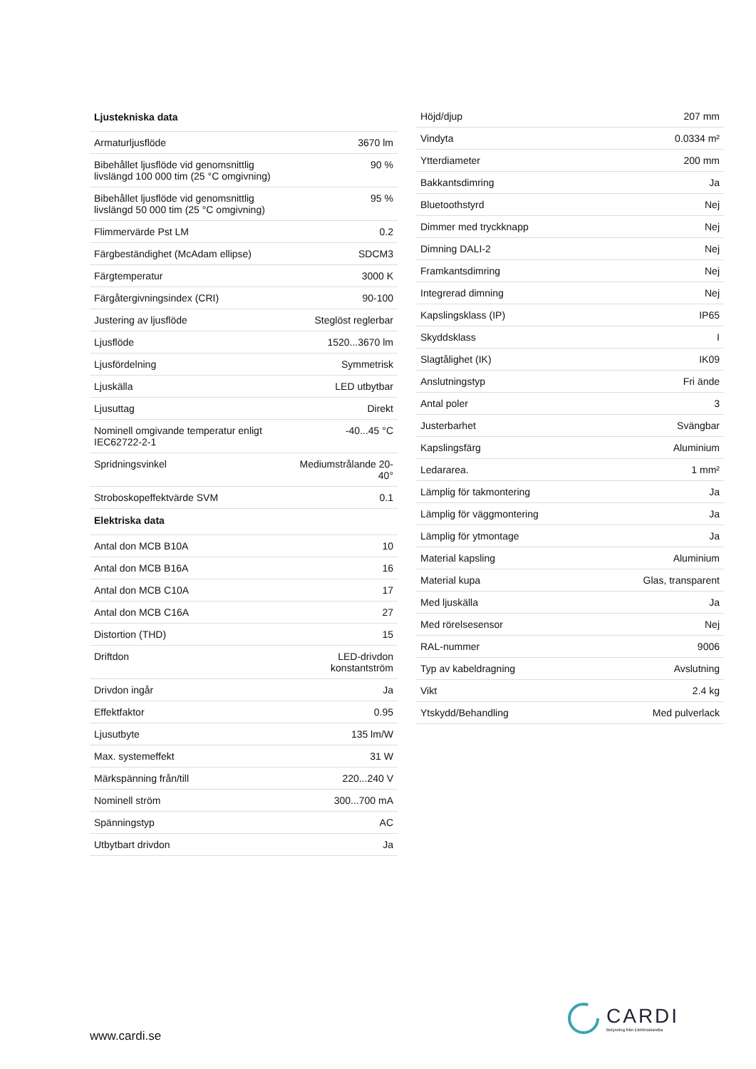| Ljustekniska data | |
| --- | --- |
| Armaturljusflöde | 3670 lm |
| Bibehållet ljusflöde vid genomsnittlig livslängd 100 000 tim (25 °C omgivning) | 90 % |
| Bibehållet ljusflöde vid genomsnittlig livslängd 50 000 tim (25 °C omgivning) | 95 % |
| Flimmervärde Pst LM | 0.2 |
| Färgbeständighet (McAdam ellipse) | SDCM3 |
| Färgtemperatur | 3000 K |
| Färgåtergivningsindex (CRI) | 90-100 |
| Justering av ljusflöde | Steglöst reglerbar |
| Ljusflöde | 1520...3670 lm |
| Ljusfördelning | Symmetrisk |
| Ljuskälla | LED utbytbar |
| Ljusuttag | Direkt |
| Nominell omgivande temperatur enligt IEC62722-2-1 | -40...45 °C |
| Spridningsvinkel | Mediumstrålande 20-40° |
| Stroboskopeffektvärde SVM | 0.1 |
| Elektriska data | |
| Antal don MCB B10A | 10 |
| Antal don MCB B16A | 16 |
| Antal don MCB C10A | 17 |
| Antal don MCB C16A | 27 |
| Distortion (THD) | 15 |
| Driftdon | LED-drivdon konstantström |
| Drivdon ingår | Ja |
| Effektfaktor | 0.95 |
| Ljusutbyte | 135 lm/W |
| Max. systemeffekt | 31 W |
| Märkspänning från/till | 220...240 V |
| Nominell ström | 300...700 mA |
| Spänningstyp | AC |
| Utbytbart drivdon | Ja |
| Höjd/djup | 207 mm |
| Vindyta | 0.0334 m² |
| Ytterdiameter | 200 mm |
| Bakkantsdimring | Ja |
| Bluetoothstyrd | Nej |
| Dimmer med tryckknapp | Nej |
| Dimning DALI-2 | Nej |
| Framkantsdimring | Nej |
| Integrerad dimning | Nej |
| Kapslingsklass (IP) | IP65 |
| Skyddsklass | I |
| Slagtålighet (IK) | IK09 |
| Anslutningstyp | Fri ände |
| Antal poler | 3 |
| Justerbarhet | Svängbar |
| Kapslingsfärg | Aluminium |
| Ledararea. | 1 mm² |
| Lämplig för takmontering | Ja |
| Lämplig för väggmontering | Ja |
| Lämplig för ytmontage | Ja |
| Material kapsling | Aluminium |
| Material kupa | Glas, transparent |
| Med ljuskälla | Ja |
| Med rörelsesensor | Nej |
| RAL-nummer | 9006 |
| Typ av kabeldragning | Avslutning |
| Vikt | 2.4 kg |
| Ytskydd/Behandling | Med pulverlack |
www.cardi.se
CARDI
Belysning från Elektroskandia